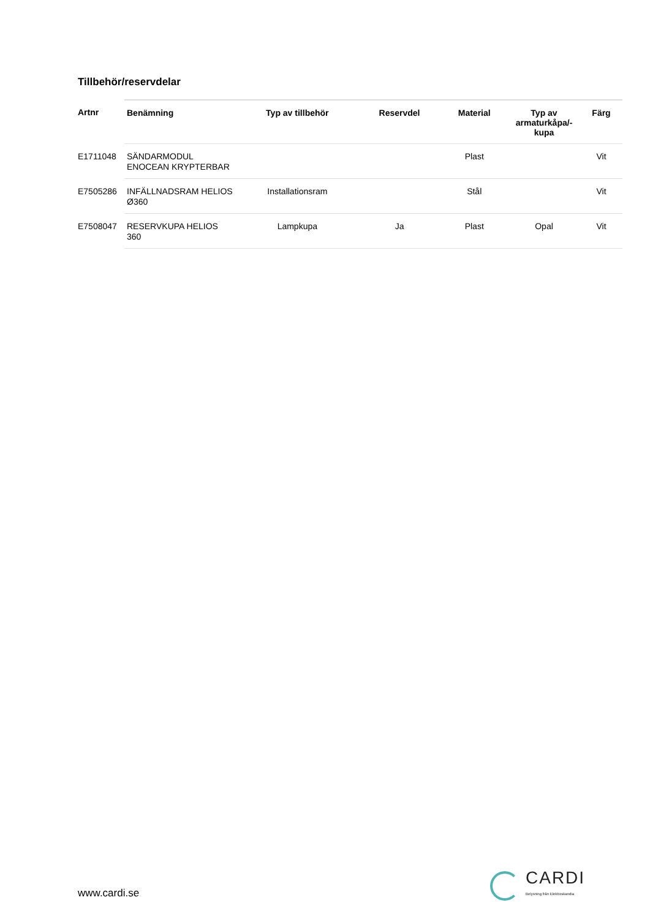Tillbehör/reservdelar
| Artnr | Benämning | Typ av tillbehör | Reservdel | Material | Typ av armaturkåpa/-kupa | Färg |
| --- | --- | --- | --- | --- | --- | --- |
| E1711048 | SÄNDARMODUL ENOCEAN KRYPTERBAR | | | Plast | | Vit |
| E7505286 | INFÄLLNADSRAM HELIOS Ø360 | Installationsram | | Stål | | Vit |
| E7508047 | RESERVKUPA HELIOS 360 | Lampkupa | Ja | Plast | Opal | Vit |
www.cardi.se
CARDI
Belysning från Elektroskandia